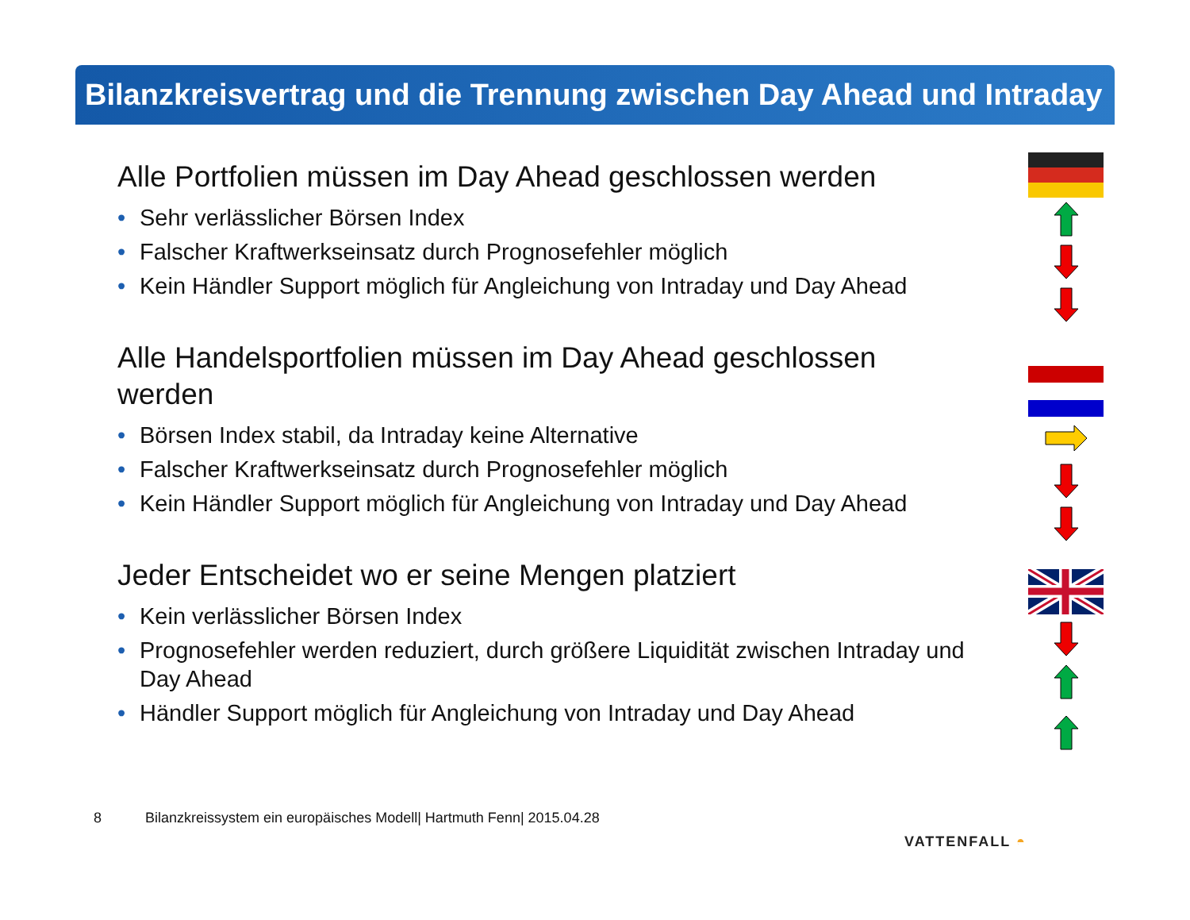Bilanzkreisvertrag und die Trennung zwischen Day Ahead und Intraday
Alle Portfolien müssen im Day Ahead geschlossen werden
• Sehr verlässlicher Börsen Index
• Falscher Kraftwerkseinsatz durch Prognosefehler möglich
• Kein Händler Support möglich für Angleichung von Intraday und Day Ahead
Alle Handelsportfolien müssen im Day Ahead geschlossen werden
• Börsen Index stabil, da Intraday keine Alternative
• Falscher Kraftwerkseinsatz durch Prognosefehler möglich
• Kein Händler Support möglich für Angleichung von Intraday und Day Ahead
Jeder Entscheidet wo er seine Mengen platziert
• Kein verlässlicher Börsen Index
• Prognosefehler werden reduziert, durch größere Liquidität zwischen Intraday und Day Ahead
• Händler Support möglich für Angleichung von Intraday und Day Ahead
8 Bilanzkreissystem ein europäisches Modell| Hartmuth Fenn| 2015.04.28
VATTENFALL ◓